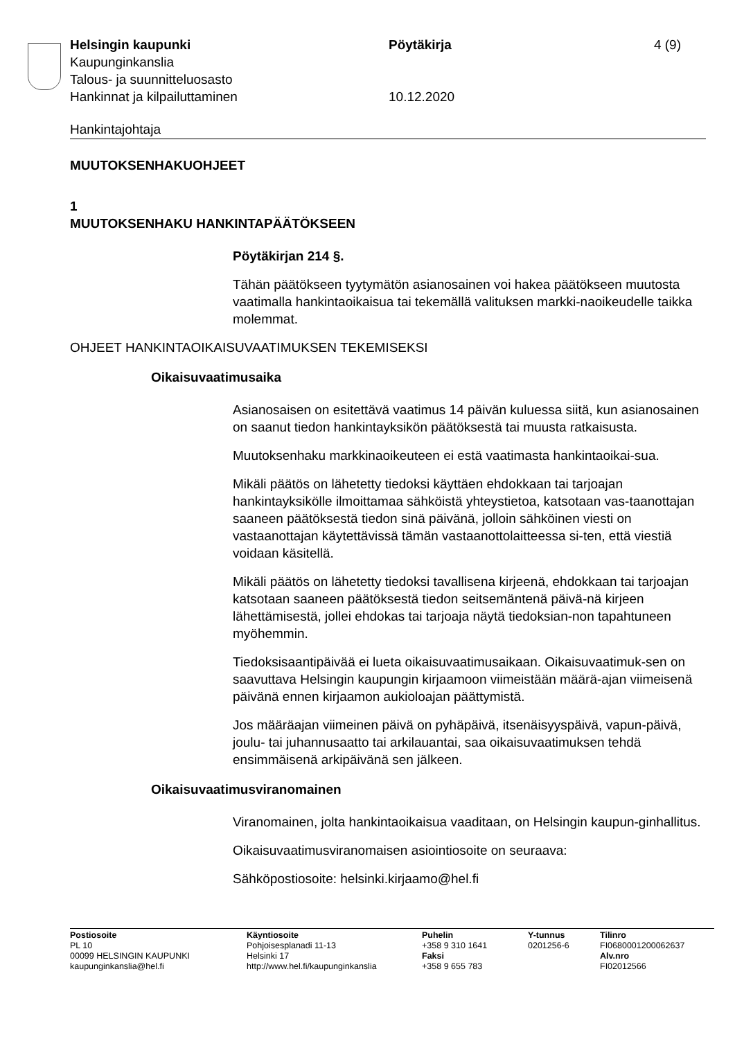Helsingin kaupunki Pöytäkirja 4 (9)
Kaupunginkanslia
Talous- ja suunnitteluosasto
Hankinnat ja kilpailuttaminen 10.12.2020
Hankintajohtaja
MUUTOKSENHAKUOHJEET
1
MUUTOKSENHAKU HANKINTAPÄÄTÖKSEEN
Pöytäkirjan 214 §.
Tähän päätökseen tyytymätön asianosainen voi hakea päätökseen muutosta vaatimalla hankintaoikaisua tai tekemällä valituksen markki-naoikeudelle taikka molemmat.
OHJEET HANKINTAOIKAISUVAATIMUKSEN TEKEMISEKSI
Oikaisuvaatimusaika
Asianosaisen on esitettävä vaatimus 14 päivän kuluessa siitä, kun asianosainen on saanut tiedon hankintayksikön päätöksestä tai muusta ratkaisusta.
Muutoksenhaku markkinaoikeuteen ei estä vaatimasta hankintaoikai-sua.
Mikäli päätös on lähetetty tiedoksi käyttäen ehdokkaan tai tarjoajan hankintayksikölle ilmoittamaa sähköistä yhteystietoa, katsotaan vas-taanottajan saaneen päätöksestä tiedon sinä päivänä, jolloin sähköinen viesti on vastaanottajan käytettävissä tämän vastaanottolaitteessa si-ten, että viestiä voidaan käsitellä.
Mikäli päätös on lähetetty tiedoksi tavallisena kirjeenä, ehdokkaan tai tarjoajan katsotaan saaneen päätöksestä tiedon seitsemäntenä päivä-nä kirjeen lähettämisestä, jollei ehdokas tai tarjoaja näytä tiedoksian-non tapahtuneen myöhemmin.
Tiedoksisaantipäivää ei lueta oikaisuvaatimusaikaan. Oikaisuvaatimuk-sen on saavuttava Helsingin kaupungin kirjaamoon viimeistään määrä-ajan viimeisenä päivänä ennen kirjaamon aukioloajan päättymistä.
Jos määräajan viimeinen päivä on pyhäpäivä, itsenäisyyspäivä, vapun-päivä, joulu- tai juhannusaatto tai arkilauantai, saa oikaisuvaatimuksen tehdä ensimmäisenä arkipäivänä sen jälkeen.
Oikaisuvaatimusviranomainen
Viranomainen, jolta hankintaoikaisua vaaditaan, on Helsingin kaupun-ginhallitus.
Oikaisuvaatimusviranomaisen asiointiosoite on seuraava:
Sähköpostiosoite: helsinki.kirjaamo@hel.fi
Postiosoite
PL 10
00099 HELSINGIN KAUPUNKI
kaupunginkanslia@hel.fi
Käyntiosoite
Pohjoisesplanadi 11-13
Helsinki 17
http://www.hel.fi/kaupunginkanslia
Puhelin
+358 9 310 1641
Faksi
+358 9 655 783
Y-tunnus
0201256-6
Tilinro
FI0680001200062637
Alv.nro
FI02012566